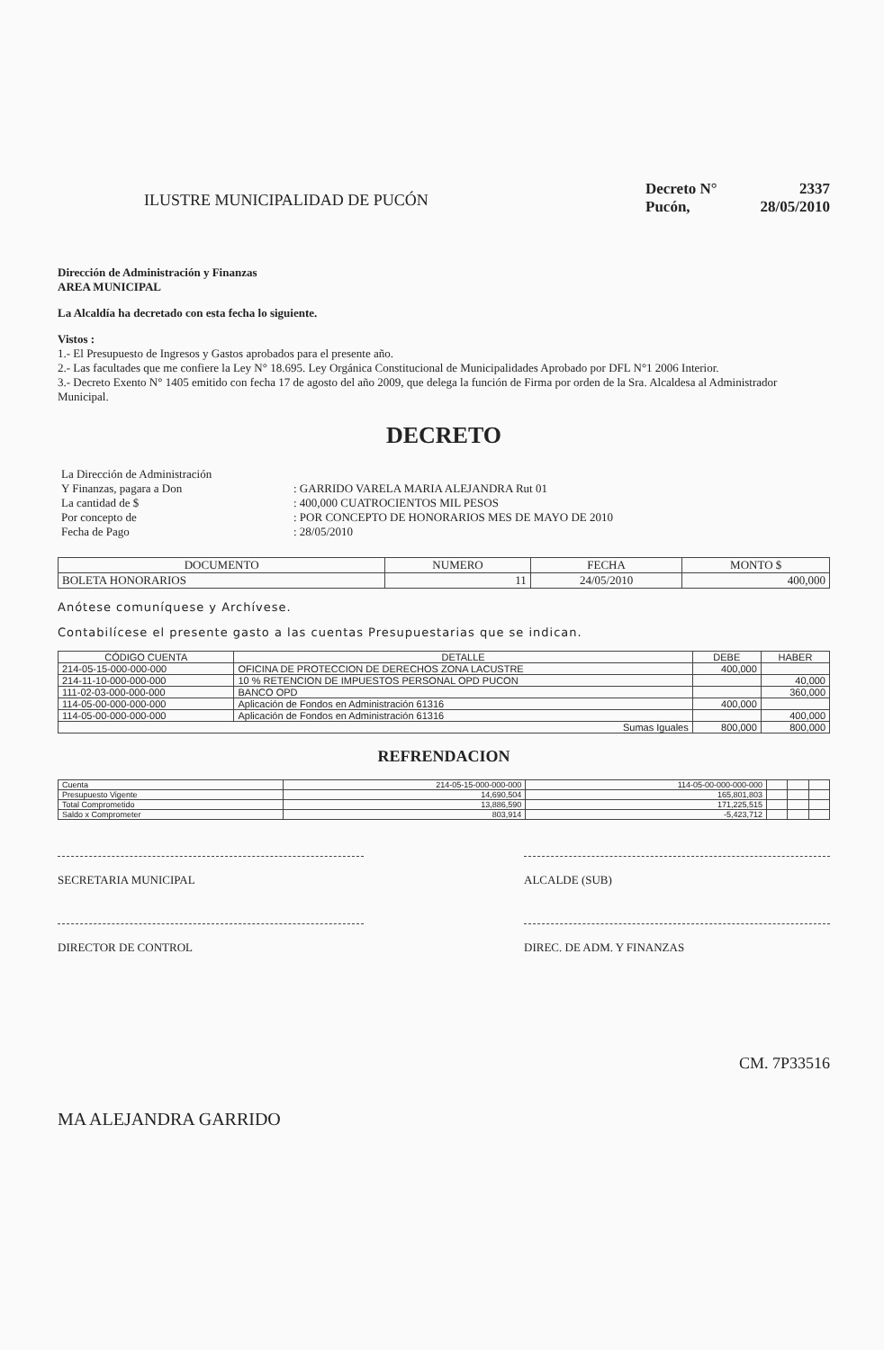ILUSTRE MUNICIPALIDAD DE PUCÓN
Decreto N° 2337
Pucón, 28/05/2010
Dirección de Administración y Finanzas
AREA MUNICIPAL
La Alcaldía ha decretado con esta fecha lo siguiente.
Vistos :
1.- El Presupuesto de Ingresos y Gastos aprobados para el presente año.
2.- Las facultades que me confiere la Ley N° 18.695. Ley Orgánica Constitucional de Municipalidades Aprobado por DFL N°1 2006 Interior.
3.- Decreto Exento N° 1405 emitido con fecha 17 de agosto del año 2009, que delega la función de Firma por orden de la Sra. Alcaldesa al Administrador Municipal.
DECRETO
| La Dirección de Administración | |
| Y Finanzas, pagara a Don | : GARRIDO VARELA MARIA ALEJANDRA Rut 01 |
| La cantidad de $ | : 400,000 CUATROCIENTOS MIL PESOS |
| Por concepto de | : POR CONCEPTO DE HONORARIOS MES DE MAYO DE 2010 |
| Fecha de Pago | : 28/05/2010 |
| DOCUMENTO | NUMERO | FECHA | MONTO $ |
| --- | --- | --- | --- |
| BOLETA HONORARIOS | 11 | 24/05/2010 | 400,000 |
Anótese comuníquese y Archívese.
Contabilícese el presente gasto a las cuentas Presupuestarias que se indican.
| CÓDIGO CUENTA | DETALLE | DEBE | HABER |
| --- | --- | --- | --- |
| 214-05-15-000-000-000 | OFICINA DE PROTECCION DE DERECHOS ZONA LACUSTRE | 400,000 | |
| 214-11-10-000-000-000 | 10 % RETENCION DE IMPUESTOS PERSONAL OPD PUCON | | 40,000 |
| 111-02-03-000-000-000 | BANCO OPD | | 360,000 |
| 114-05-00-000-000-000 | Aplicación de Fondos en Administración 61316 | 400,000 | |
| 114-05-00-000-000-000 | Aplicación de Fondos en Administración 61316 | | 400,000 |
| Sumas Iguales | | 800,000 | 800,000 |
REFRENDACION
| Cuenta | 214-05-15-000-000-000 | 114-05-00-000-000-000 | | | |
| Presupuesto Vigente | 14,690,504 | 165,801,803 | | | |
| Total Comprometido | 13,886,590 | 171,225,515 | | | |
| Saldo x Comprometer | 803,914 | -5,423,712 | | | |
SECRETARIA MUNICIPAL ALCALDE (SUB)
DIRECTOR DE CONTROL DIREC. DE ADM. Y FINANZAS
CM. 7P33516
MA ALEJANDRA GARRIDO